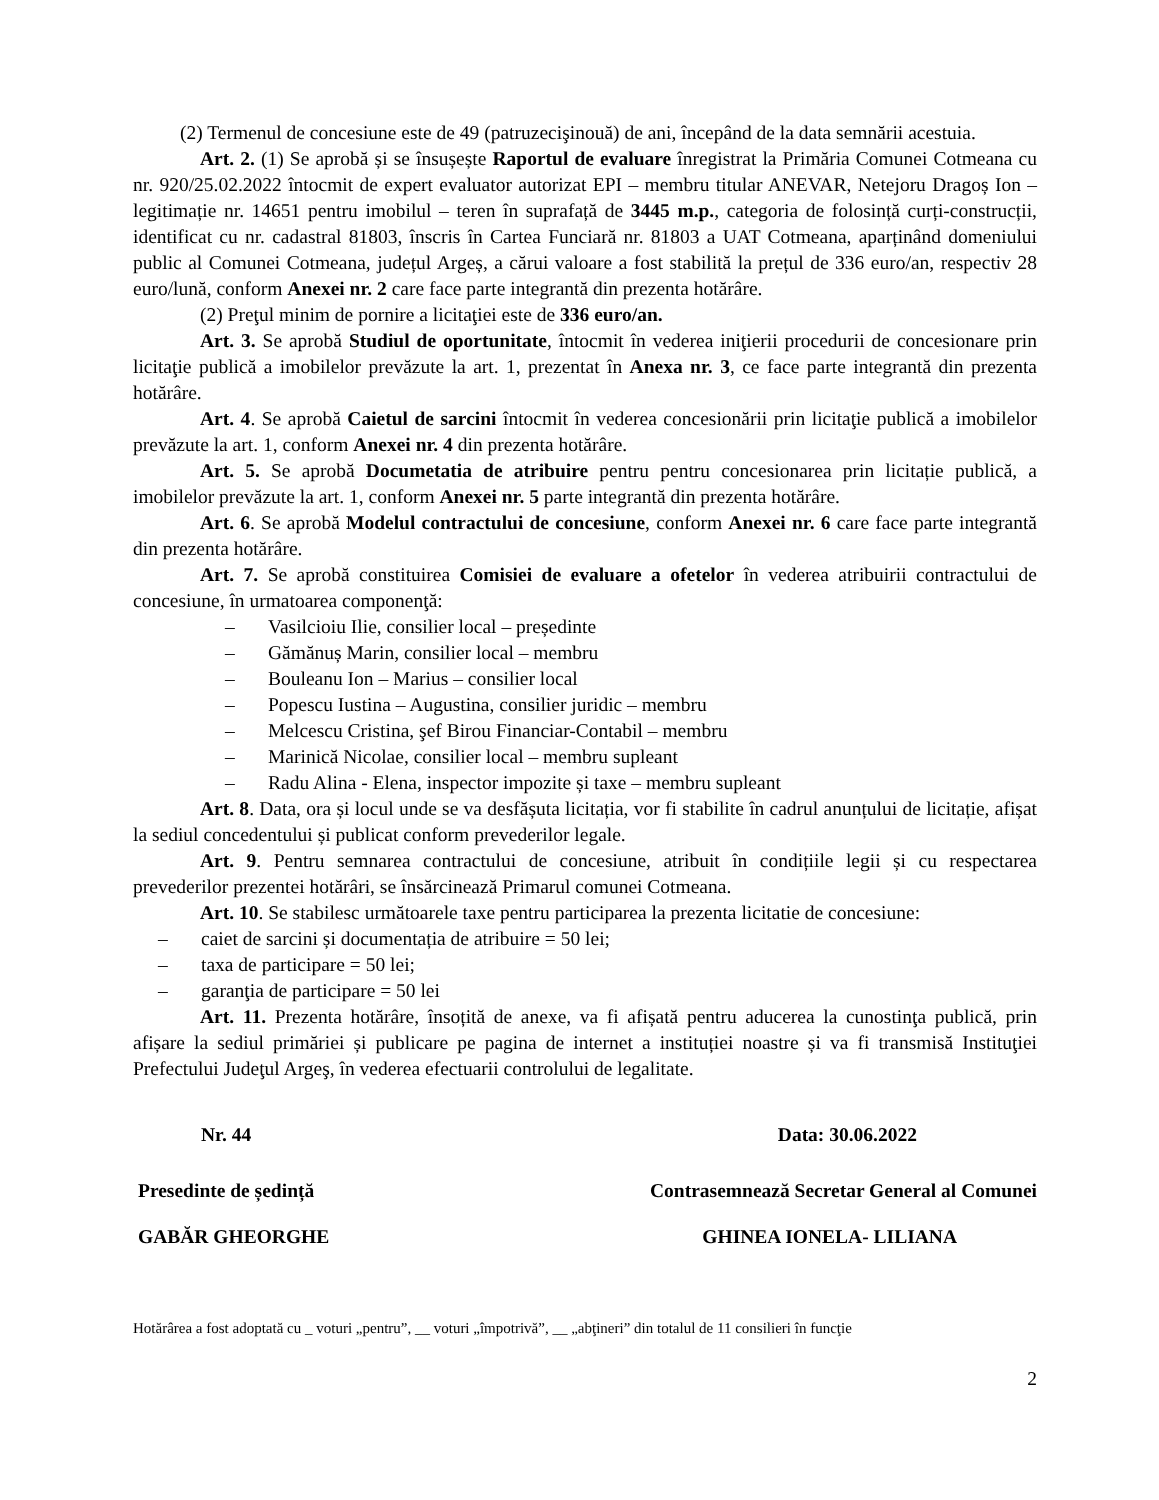(2) Termenul de concesiune este de 49 (patruzecişinouă) de ani, începând de la data semnării acestuia.
Art. 2. (1) Se aprobă și se însușește Raportul de evaluare înregistrat la Primăria Comunei Cotmeana cu nr. 920/25.02.2022 întocmit de expert evaluator autorizat EPI – membru titular ANEVAR, Netejoru Dragoș Ion – legitimație nr. 14651 pentru imobilul – teren în suprafață de 3445 m.p., categoria de folosință curți-construcții, identificat cu nr. cadastral 81803, înscris în Cartea Funciară nr. 81803 a UAT Cotmeana, aparținând domeniului public al Comunei Cotmeana, județul Argeș, a cărui valoare a fost stabilită la prețul de 336 euro/an, respectiv 28 euro/lună, conform Anexei nr. 2 care face parte integrantă din prezenta hotărâre.
(2) Preţul minim de pornire a licitaţiei este de 336 euro/an.
Art. 3. Se aprobă Studiul de oportunitate, întocmit în vederea iniţierii procedurii de concesionare prin licitaţie publică a imobilelor prevăzute la art. 1, prezentat în Anexa nr. 3, ce face parte integrantă din prezenta hotărâre.
Art. 4. Se aprobă Caietul de sarcini întocmit în vederea concesionării prin licitaţie publică a imobilelor prevăzute la art. 1, conform Anexei nr. 4 din prezenta hotărâre.
Art. 5. Se aprobă Documetatia de atribuire pentru pentru concesionarea prin licitație publică, a imobilelor prevăzute la art. 1, conform Anexei nr. 5 parte integrantă din prezenta hotărâre.
Art. 6. Se aprobă Modelul contractului de concesiune, conform Anexei nr. 6 care face parte integrantă din prezenta hotărâre.
Art. 7. Se aprobă constituirea Comisiei de evaluare a ofetelor în vederea atribuirii contractului de concesiune, în urmatoarea componenţă:
– Vasilcioiu Ilie, consilier local – președinte
– Gămănuș Marin, consilier local – membru
– Bouleanu Ion – Marius – consilier local
– Popescu Iustina – Augustina, consilier juridic – membru
– Melcescu Cristina, şef Birou Financiar-Contabil – membru
– Marinică Nicolae, consilier local – membru supleant
– Radu Alina - Elena, inspector impozite și taxe – membru supleant
Art. 8. Data, ora și locul unde se va desfășuta licitația, vor fi stabilite în cadrul anunțului de licitație, afișat la sediul concedentului și publicat conform prevederilor legale.
Art. 9. Pentru semnarea contractului de concesiune, atribuit în condițiile legii și cu respectarea prevederilor prezentei hotărâri, se însărcinează Primarul comunei Cotmeana.
Art. 10. Se stabilesc următoarele taxe pentru participarea la prezenta licitatie de concesiune:
– caiet de sarcini și documentația de atribuire = 50 lei;
– taxa de participare = 50 lei;
– garanţia de participare = 50 lei
Art. 11. Prezenta hotărâre, însoțită de anexe, va fi afișată pentru aducerea la cunostinţa publică, prin afișare la sediul primăriei și publicare pe pagina de internet a instituției noastre și va fi transmisă Instituţiei Prefectului Judeţul Argeş, în vederea efectuarii controlului de legalitate.
Nr. 44 Data: 30.06.2022
Presedinte de ședință Contrasemnează Secretar General al Comunei
GABĂR GHEORGHE GHINEA IONELA- LILIANA
Hotărârea a fost adoptată cu _ voturi „pentru”, __ voturi „împotrivă”, __ „abţineri” din totalul de 11 consilieri în funcţie
2